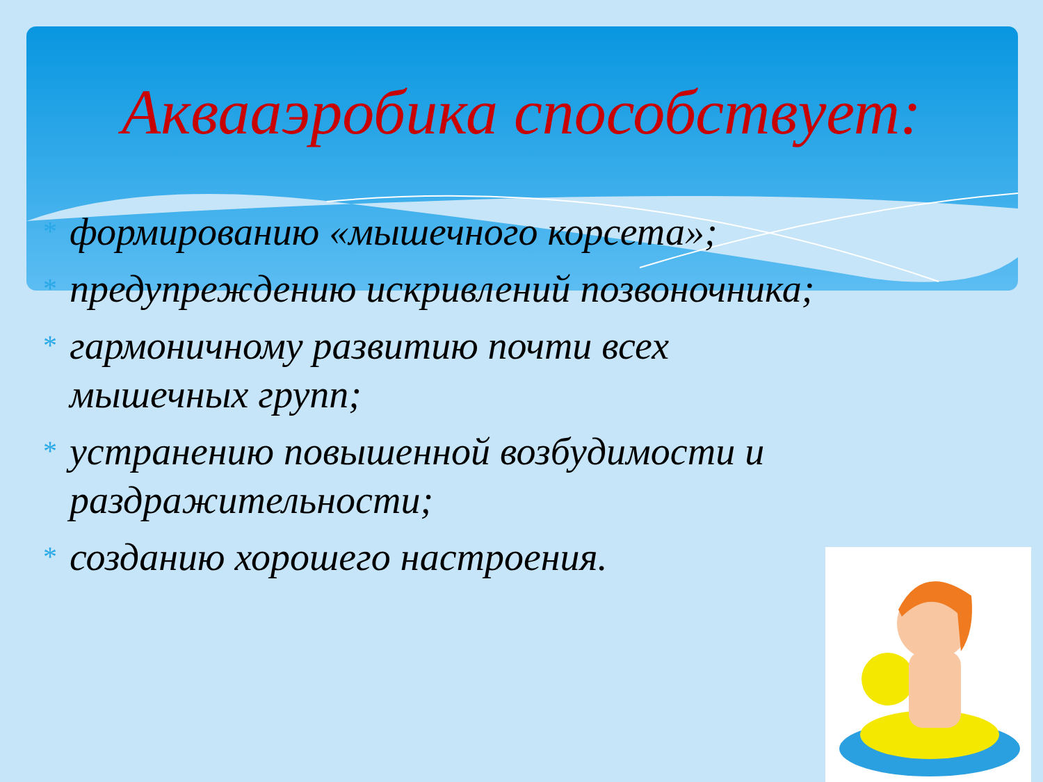Аквааэробика способствует:
* формированию «мышечного корсета»;
* предупреждению искривлений позвоночника;
* гармоничному развитию почти всех мышечных групп;
* устранению повышенной возбудимости и раздражительности;
* созданию хорошего настроения.